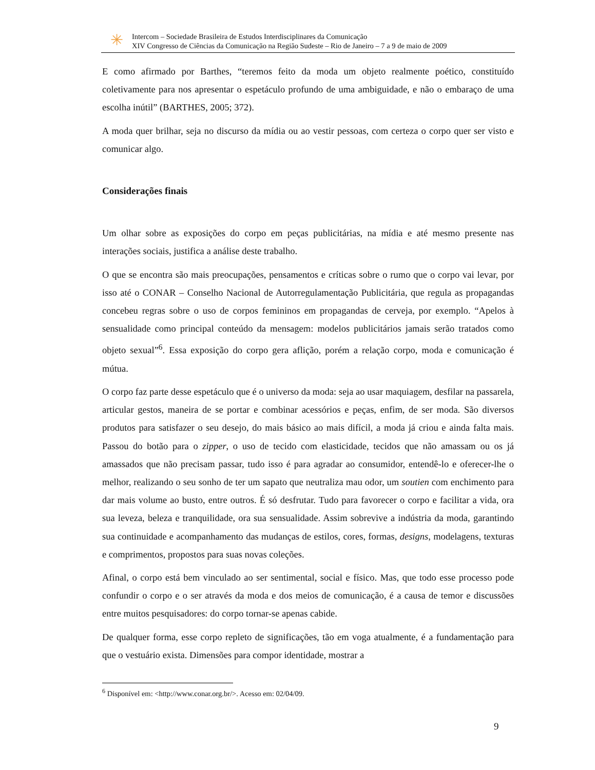✳
Intercom – Sociedade Brasileira de Estudos Interdisciplinares da Comunicação
XIV Congresso de Ciências da Comunicação na Região Sudeste – Rio de Janeiro – 7 a 9 de maio de 2009
E como afirmado por Barthes, “teremos feito da moda um objeto realmente poético, constituído coletivamente para nos apresentar o espetáculo profundo de uma ambiguidade, e não o embaraço de uma escolha inútil” (BARTHES, 2005; 372).
A moda quer brilhar, seja no discurso da mídia ou ao vestir pessoas, com certeza o corpo quer ser visto e comunicar algo.
Considerações finais
Um olhar sobre as exposições do corpo em peças publicitárias, na mídia e até mesmo presente nas interações sociais, justifica a análise deste trabalho.
O que se encontra são mais preocupações, pensamentos e críticas sobre o rumo que o corpo vai levar, por isso até o CONAR – Conselho Nacional de Autorregulamentação Publicitária, que regula as propagandas concebeu regras sobre o uso de corpos femininos em propagandas de cerveja, por exemplo. “Apelos à sensualidade como principal conteúdo da mensagem: modelos publicitários jamais serão tratados como objeto sexual”<sup>6</sup>. Essa exposição do corpo gera aflição, porém a relação corpo, moda e comunicação é mútua.
O corpo faz parte desse espetáculo que é o universo da moda: seja ao usar maquiagem, desfilar na passarela, articular gestos, maneira de se portar e combinar acessórios e peças, enfim, de ser moda. São diversos produtos para satisfazer o seu desejo, do mais básico ao mais difícil, a moda já criou e ainda falta mais. Passou do botão para o zipper, o uso de tecido com elasticidade, tecidos que não amassam ou os já amassados que não precisam passar, tudo isso é para agradar ao consumidor, entendê-lo e oferecer-lhe o melhor, realizando o seu sonho de ter um sapato que neutraliza mau odor, um soutien com enchimento para dar mais volume ao busto, entre outros. É só desfrutar. Tudo para favorecer o corpo e facilitar a vida, ora sua leveza, beleza e tranquilidade, ora sua sensualidade. Assim sobrevive a indústria da moda, garantindo sua continuidade e acompanhamento das mudanças de estilos, cores, formas, designs, modelagens, texturas e comprimentos, propostos para suas novas coleções.
Afinal, o corpo está bem vinculado ao ser sentimental, social e físico. Mas, que todo esse processo pode confundir o corpo e o ser através da moda e dos meios de comunicação, é a causa de temor e discussões entre muitos pesquisadores: do corpo tornar-se apenas cabide.
De qualquer forma, esse corpo repleto de significações, tão em voga atualmente, é a fundamentação para que o vestuário exista. Dimensões para compor identidade, mostrar a
<sup>6</sup> Disponível em: <http://www.conar.org.br/>. Acesso em: 02/04/09.
9